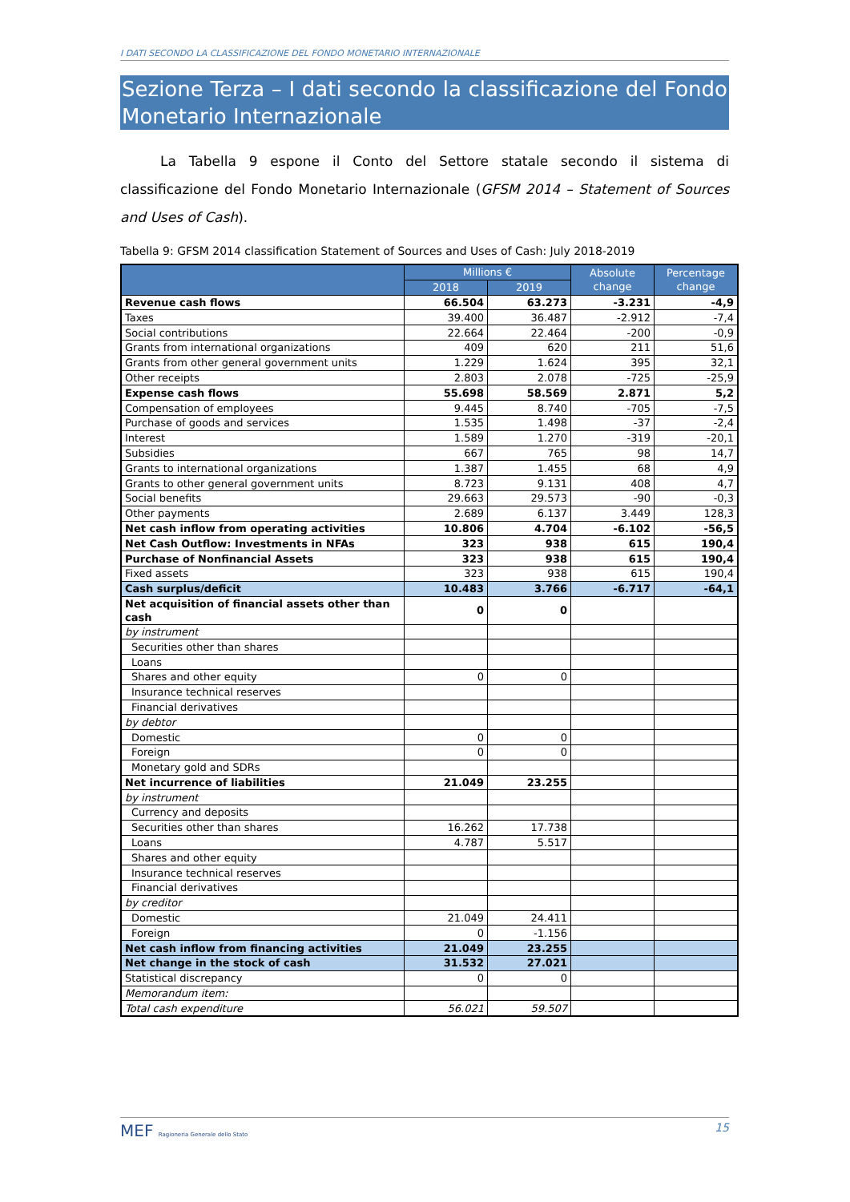I DATI SECONDO LA CLASSIFICAZIONE DEL FONDO MONETARIO INTERNAZIONALE
Sezione Terza – I dati secondo la classificazione del Fondo Monetario Internazionale
La Tabella 9 espone il Conto del Settore statale secondo il sistema di classificazione del Fondo Monetario Internazionale (GFSM 2014 – Statement of Sources and Uses of Cash).
Tabella 9: GFSM 2014 classification Statement of Sources and Uses of Cash: July 2018-2019
| | Millions € | | Absolute change | Percentage change |
| --- | --- | --- | --- | --- |
| | 2018 | 2019 | | |
| Revenue cash flows | 66.504 | 63.273 | -3.231 | -4,9 |
| Taxes | 39.400 | 36.487 | -2.912 | -7,4 |
| Social contributions | 22.664 | 22.464 | -200 | -0,9 |
| Grants from international organizations | 409 | 620 | 211 | 51,6 |
| Grants from other general government units | 1.229 | 1.624 | 395 | 32,1 |
| Other receipts | 2.803 | 2.078 | -725 | -25,9 |
| Expense cash flows | 55.698 | 58.569 | 2.871 | 5,2 |
| Compensation of employees | 9.445 | 8.740 | -705 | -7,5 |
| Purchase of goods and services | 1.535 | 1.498 | -37 | -2,4 |
| Interest | 1.589 | 1.270 | -319 | -20,1 |
| Subsidies | 667 | 765 | 98 | 14,7 |
| Grants to international organizations | 1.387 | 1.455 | 68 | 4,9 |
| Grants to other general government units | 8.723 | 9.131 | 408 | 4,7 |
| Social benefits | 29.663 | 29.573 | -90 | -0,3 |
| Other payments | 2.689 | 6.137 | 3.449 | 128,3 |
| Net cash inflow from operating activities | 10.806 | 4.704 | -6.102 | -56,5 |
| Net Cash Outflow: Investments in NFAs | 323 | 938 | 615 | 190,4 |
| Purchase of Nonfinancial Assets | 323 | 938 | 615 | 190,4 |
| Fixed assets | 323 | 938 | 615 | 190,4 |
| Cash surplus/deficit | 10.483 | 3.766 | -6.717 | -64,1 |
| Net acquisition of financial assets other than cash | 0 | 0 | | |
| by instrument | | | | |
| Securities other than shares | | | | |
| Loans | | | | |
| Shares and other equity | 0 | 0 | | |
| Insurance technical reserves | | | | |
| Financial derivatives | | | | |
| by debtor | | | | |
| Domestic | 0 | 0 | | |
| Foreign | 0 | 0 | | |
| Monetary gold and SDRs | | | | |
| Net incurrence of liabilities | 21.049 | 23.255 | | |
| by instrument | | | | |
| Currency and deposits | | | | |
| Securities other than shares | 16.262 | 17.738 | | |
| Loans | 4.787 | 5.517 | | |
| Shares and other equity | | | | |
| Insurance technical reserves | | | | |
| Financial derivatives | | | | |
| by creditor | | | | |
| Domestic | 21.049 | 24.411 | | |
| Foreign | 0 | -1.156 | | |
| Net cash inflow from financing activities | 21.049 | 23.255 | | |
| Net change in the stock of cash | 31.532 | 27.021 | | |
| Statistical discrepancy | 0 | 0 | | |
| Memorandum item: | | | | |
| Total cash expenditure | 56.021 | 59.507 | | |
MEF Ragioneria Generale dello Stato
15